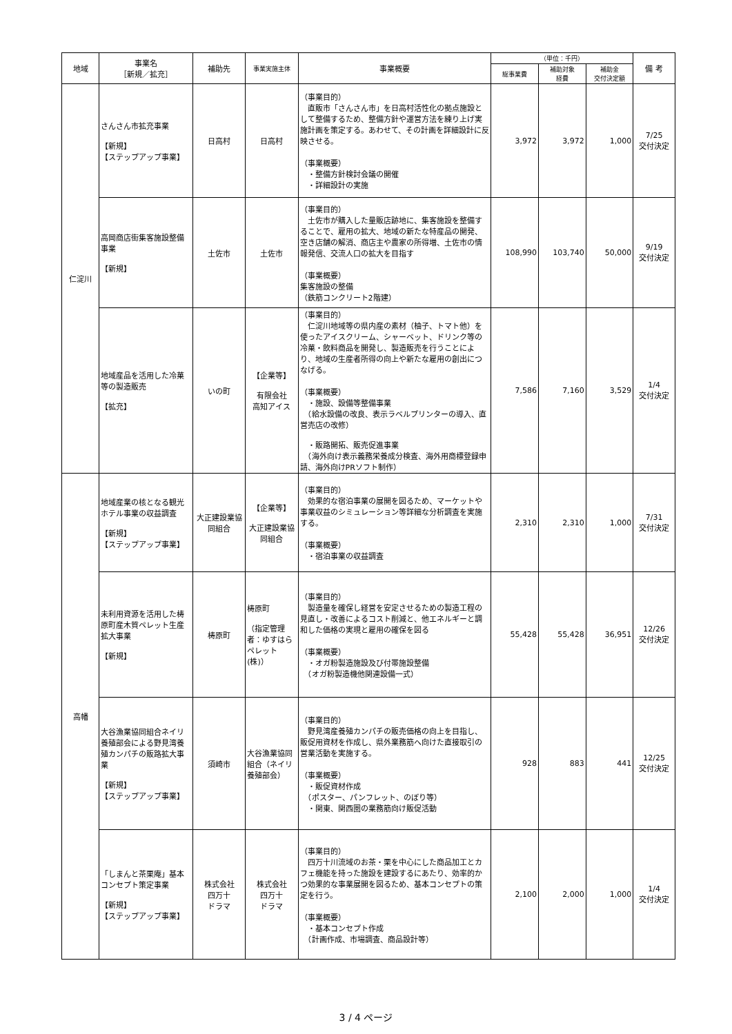| 地域 | 事業名 ［新規／拡充］ | 補助先 | 事業実施主体 | 事業概要 | （単位：千円） | | | 備 考 |
| --- | --- | --- | --- | --- | --- | --- | --- | --- |
| | | | | | 総事業費 | 補助対象 経費 | 補助金 交付決定額 | |
| 仁淀川 | さんさん市拡充事業 【新規】 【ステップアップ事業】 | 日高村 | 日高村 | （事業目的） 直販市「さんさん市」を日高村活性化の拠点施設として整備するため、整備方針や運営方法を練り上げ実施計画を策定する。あわせて、その計画を詳細設計に反映させる。 （事業概要） ・整備方針検討会議の開催 ・詳細設計の実施 | 3,972 | 3,972 | 1,000 | 7/25 交付決定 |
| | 高岡商店街集客施設整備事業 【新規】 | 土佐市 | 土佐市 | （事業目的） 土佐市が購入した量販店跡地に、集客施設を整備することで、雇用の拡大、地域の新たな特産品の開発、空き店舗の解消、商店主や農家の所得増、土佐市の情報発信、交流人口の拡大を目指す （事業概要） 集客施設の整備 （鉄筋コンクリート2階建） | 108,990 | 103,740 | 50,000 | 9/19 交付決定 |
| | 地域産品を活用した冷菓等の製造販売 【拡充】 | いの町 | 【企業等】 有限会社 高知アイス | （事業目的） 仁淀川地域等の県内産の素材（柚子、トマト他）を使ったアイスクリーム、シャーベット、ドリンク等の冷菓・飲料商品を開発し、製造販売を行うことにより、地域の生産者所得の向上や新たな雇用の創出につなげる。 （事業概要） ・施設、設備等整備事業 （給水設備の改良、表示ラベルプリンターの導入、直営売店の改修） ・販路開拓、販売促進事業 （海外向け表示義務栄養成分検査、海外用商標登録申請、海外向けPRソフト制作） | 7,586 | 7,160 | 3,529 | 1/4 交付決定 |
| 高幡 | 地域産業の核となる観光ホテル事業の収益調査 【新規】 【ステップアップ事業】 | 大正建設業協同組合 | 【企業等】 大正建設業協同組合 | （事業目的） 効果的な宿泊事業の展開を図るため、マーケットや事業収益のシミュレーション等詳細な分析調査を実施する。 （事業概要） ・宿泊事業の収益調査 | 2,310 | 2,310 | 1,000 | 7/31 交付決定 |
| | 未利用資源を活用した梼原町産木質ペレット生産拡大事業 【新規】 | 梼原町 | 梼原町 （指定管理者：ゆすはらペレット(株)） | （事業目的） 製造量を確保し経営を安定させるための製造工程の見直し・改善によるコスト削減と、他エネルギーと調和した価格の実現と雇用の確保を図る （事業概要） ・オガ粉製造施設及び付帯施設整備 （オガ粉製造機他関連設備一式） | 55,428 | 55,428 | 36,951 | 12/26 交付決定 |
| | 大谷漁業協同組合ネイリ養殖部会による野見湾養殖カンパチの販路拡大事業 【新規】 【ステップアップ事業】 | 須崎市 | 大谷漁業協同組合（ネイリ養殖部会） | （事業目的） 野見湾産養殖カンパチの販売価格の向上を目指し、販促用資材を作成し、県外業務筋へ向けた直接取引の営業活動を実施する。 （事業概要） ・販促資材作成 （ポスター、パンフレット、のぼり等） ・関東、関西圏の業務筋向け販促活動 | 928 | 883 | 441 | 12/25 交付決定 |
| | 「しまんと茶栗庵」基本コンセプト策定事業 【新規】 【ステップアップ事業】 | 株式会社 四万十 ドラマ | 株式会社 四万十 ドラマ | （事業目的） 四万十川流域のお茶・栗を中心にした商品加工とカフェ機能を持った施設を建設するにあたり、効率的かつ効果的な事業展開を図るため、基本コンセプトの策定を行う。 （事業概要） ・基本コンセプト作成 （計画作成、市場調査、商品設計等） | 2,100 | 2,000 | 1,000 | 1/4 交付決定 |
3 / 4 ページ